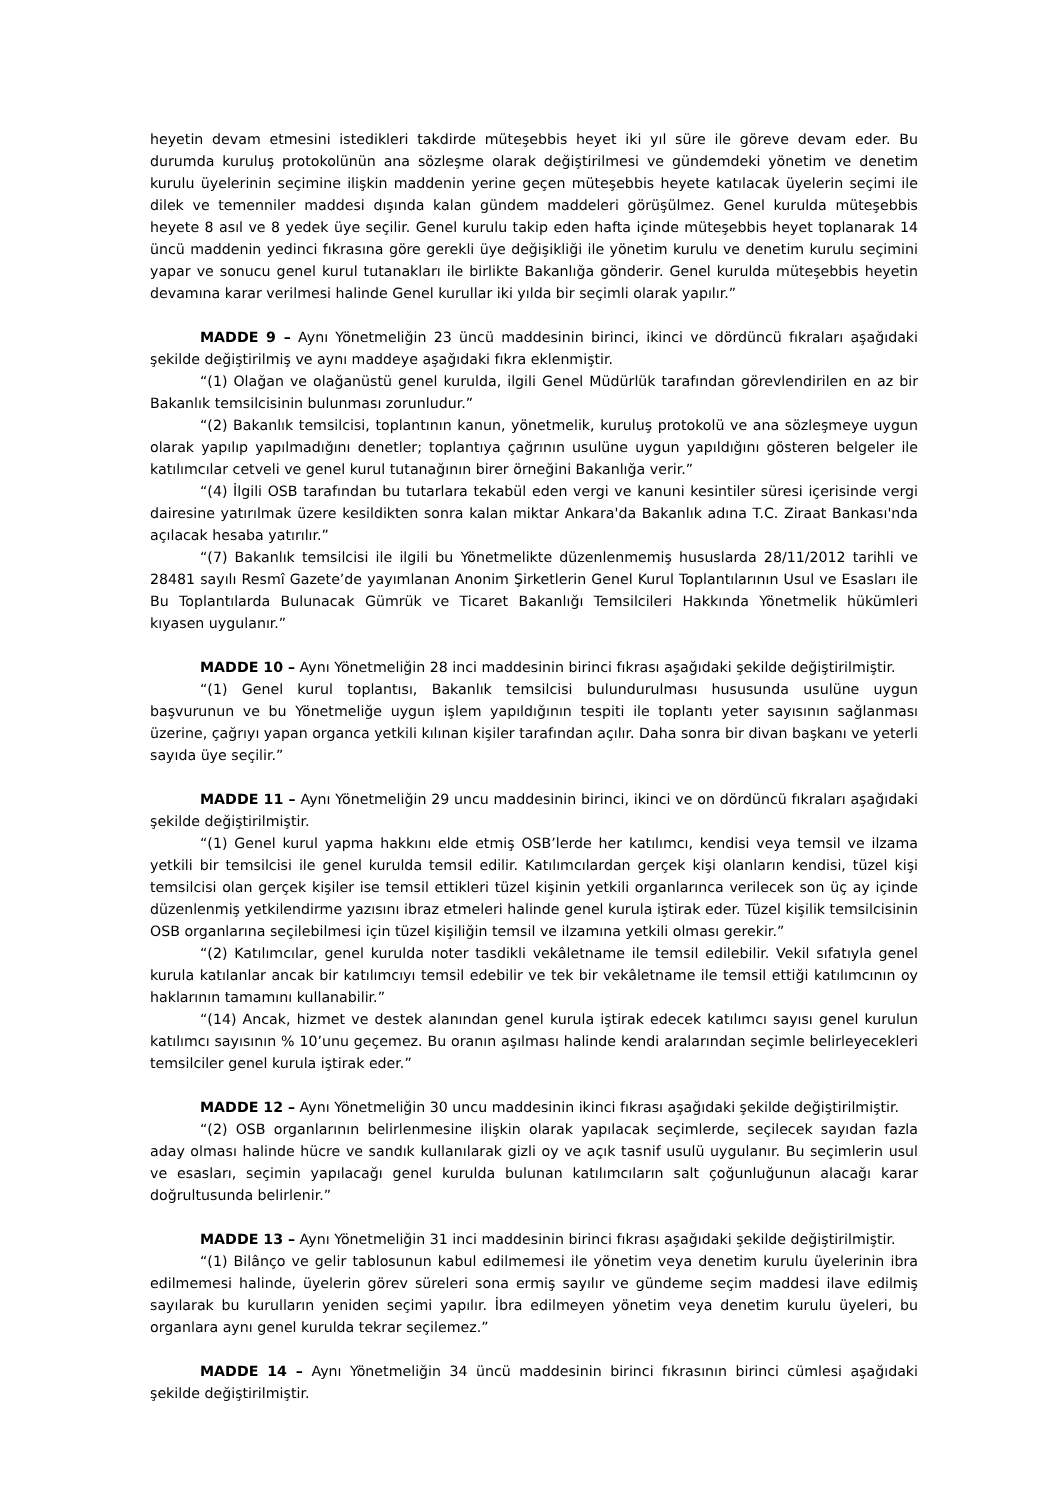heyetin devam etmesini istedikleri takdirde müteşebbis heyet iki yıl süre ile göreve devam eder. Bu durumda kuruluş protokolünün ana sözleşme olarak değiştirilmesi ve gündemdeki yönetim ve denetim kurulu üyelerinin seçimine ilişkin maddenin yerine geçen müteşebbis heyete katılacak üyelerin seçimi ile dilek ve temenniler maddesi dışında kalan gündem maddeleri görüşülmez. Genel kurulda müteşebbis heyete 8 asıl ve 8 yedek üye seçilir. Genel kurulu takip eden hafta içinde müteşebbis heyet toplanarak 14 üncü maddenin yedinci fıkrasına göre gerekli üye değişikliği ile yönetim kurulu ve denetim kurulu seçimini yapar ve sonucu genel kurul tutanakları ile birlikte Bakanlığa gönderir. Genel kurulda müteşebbis heyetin devamına karar verilmesi halinde Genel kurullar iki yılda bir seçimli olarak yapılır.”
MADDE 9 – Aynı Yönetmeliğin 23 üncü maddesinin birinci, ikinci ve dördüncü fıkraları aşağıdaki şekilde değiştirilmiş ve aynı maddeye aşağıdaki fıkra eklenmiştir.
“(1) Olağan ve olağanüstü genel kurulda, ilgili Genel Müdürlük tarafından görevlendirilen en az bir Bakanlık temsilcisinin bulunması zorunludur.”
“(2) Bakanlık temsilcisi, toplantının kanun, yönetmelik, kuruluş protokolü ve ana sözleşmeye uygun olarak yapılıp yapılmadığını denetler; toplantıya çağrının usulüne uygun yapıldığını gösteren belgeler ile katılımcılar cetveli ve genel kurul tutanağının birer örneğini Bakanlığa verir.”
“(4) İlgili OSB tarafından bu tutarlara tekabül eden vergi ve kanuni kesintiler süresi içerisinde vergi dairesine yatırılmak üzere kesildikten sonra kalan miktar Ankara'da Bakanlık adına T.C. Ziraat Bankası'nda açılacak hesaba yatırılır.”
“(7) Bakanlık temsilcisi ile ilgili bu Yönetmelikte düzenlenmemiş hususlarda 28/11/2012 tarihli ve 28481 sayılı Resmî Gazete’de yayımlanan Anonim Şirketlerin Genel Kurul Toplantılarının Usul ve Esasları ile Bu Toplantılarda Bulunacak Gümrük ve Ticaret Bakanlığı Temsilcileri Hakkında Yönetmelik hükümleri kıyasen uygulanır.”
MADDE 10 – Aynı Yönetmeliğin 28 inci maddesinin birinci fıkrası aşağıdaki şekilde değiştirilmiştir.
“(1) Genel kurul toplantısı, Bakanlık temsilcisi bulundurulması hususunda usulüne uygun başvurunun ve bu Yönetmeliğe uygun işlem yapıldığının tespiti ile toplantı yeter sayısının sağlanması üzerine, çağrıyı yapan organca yetkili kılınan kişiler tarafından açılır. Daha sonra bir divan başkanı ve yeterli sayıda üye seçilir.”
MADDE 11 – Aynı Yönetmeliğin 29 uncu maddesinin birinci, ikinci ve on dördüncü fıkraları aşağıdaki şekilde değiştirilmiştir.
“(1) Genel kurul yapma hakkını elde etmiş OSB’lerde her katılımcı, kendisi veya temsil ve ilzama yetkili bir temsilcisi ile genel kurulda temsil edilir. Katılımcılardan gerçek kişi olanların kendisi, tüzel kişi temsilcisi olan gerçek kişiler ise temsil ettikleri tüzel kişinin yetkili organlarınca verilecek son üç ay içinde düzenlenmiş yetkilendirme yazısını ibraz etmeleri halinde genel kurula iştirak eder. Tüzel kişilik temsilcisinin OSB organlarına seçilebilmesi için tüzel kişiliğin temsil ve ilzamına yetkili olması gerekir.”
“(2) Katılımcılar, genel kurulda noter tasdikli vekâletname ile temsil edilebilir. Vekil sıfatıyla genel kurula katılanlar ancak bir katılımcıyı temsil edebilir ve tek bir vekâletname ile temsil ettiği katılımcının oy haklarının tamamını kullanabilir.”
“(14) Ancak, hizmet ve destek alanından genel kurula iştirak edecek katılımcı sayısı genel kurulun katılımcı sayısının % 10’unu geçemez. Bu oranın aşılması halinde kendi aralarından seçimle belirleyecekleri temsilciler genel kurula iştirak eder.”
MADDE 12 – Aynı Yönetmeliğin 30 uncu maddesinin ikinci fıkrası aşağıdaki şekilde değiştirilmiştir.
“(2) OSB organlarının belirlenmesine ilişkin olarak yapılacak seçimlerde, seçilecek sayıdan fazla aday olması halinde hücre ve sandık kullanılarak gizli oy ve açık tasnif usulü uygulanır. Bu seçimlerin usul ve esasları, seçimin yapılacağı genel kurulda bulunan katılımcıların salt çoğunluğunun alacağı karar doğrultusunda belirlenir.”
MADDE 13 – Aynı Yönetmeliğin 31 inci maddesinin birinci fıkrası aşağıdaki şekilde değiştirilmiştir.
“(1) Bilânço ve gelir tablosunun kabul edilmemesi ile yönetim veya denetim kurulu üyelerinin ibra edilmemesi halinde, üyelerin görev süreleri sona ermiş sayılır ve gündeme seçim maddesi ilave edilmiş sayılarak bu kurulların yeniden seçimi yapılır. İbra edilmeyen yönetim veya denetim kurulu üyeleri, bu organlara aynı genel kurulda tekrar seçilemez.”
MADDE 14 – Aynı Yönetmeliğin 34 üncü maddesinin birinci fıkrasının birinci cümlesi aşağıdaki şekilde değiştirilmiştir.